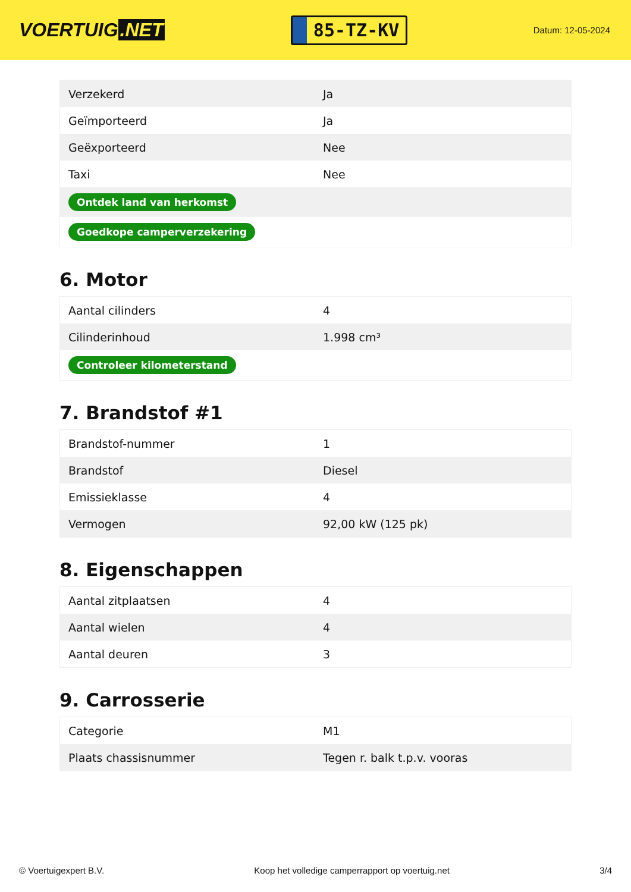VOERTUIG.NET
85-TZ-KV
Datum: 12-05-2024
| Verzekerd | Ja |
| Geïmporteerd | Ja |
| Geëxporteerd | Nee |
| Taxi | Nee |
| Ontdek land van herkomst | |
| Goedkope camperverzekering | |
6. Motor
| Aantal cilinders | 4 |
| Cilinderinhoud | 1.998 cm³ |
| Controleer kilometerstand | |
7. Brandstof #1
| Brandstof-nummer | 1 |
| Brandstof | Diesel |
| Emissieklasse | 4 |
| Vermogen | 92,00 kW (125 pk) |
8. Eigenschappen
| Aantal zitplaatsen | 4 |
| Aantal wielen | 4 |
| Aantal deuren | 3 |
9. Carrosserie
| Categorie | M1 |
| Plaats chassisnummer | Tegen r. balk t.p.v. vooras |
© Voertuigexpert B.V. Koop het volledige camperrapport op voertuig.net 3/4